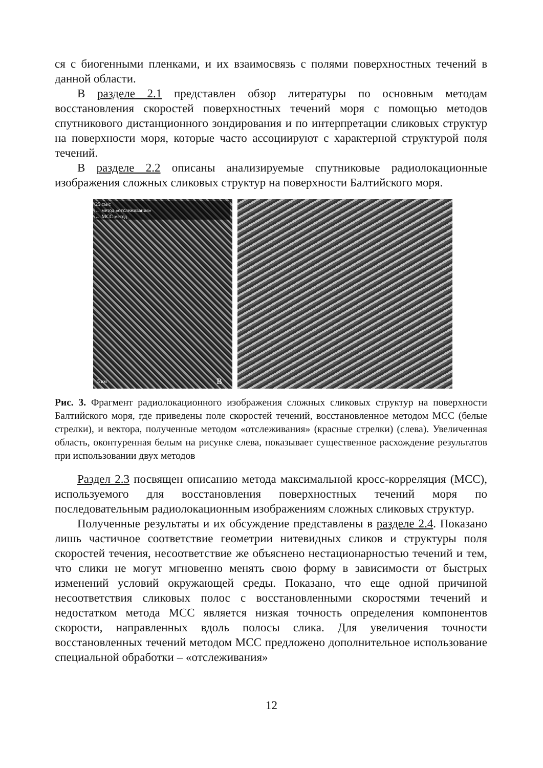ся с биогенными пленками, и их взаимосвязь с полями поверхностных течений в данной области.
В разделе 2.1 представлен обзор литературы по основным методам восстановления скоростей поверхностных течений моря с помощью методов спутникового дистанционного зондирования и по интерпретации сликовых структур на поверхности моря, которые часто ассоциируют с характерной структурой поля течений.
В разделе 2.2 описаны анализируемые спутниковые радиолокационные изображения сложных сликовых структур на поверхности Балтийского моря.
25 см/с
← метод «отслеживания»
← МСС метод
5 км B
Рис. 3. Фрагмент радиолокационного изображения сложных сликовых структур на поверхности Балтийского моря, где приведены поле скоростей течений, восстановленное методом МСС (белые стрелки), и вектора, полученные методом «отслеживания» (красные стрелки) (слева). Увеличенная область, оконтуренная белым на рисунке слева, показывает существенное расхождение результатов при использовании двух методов
Раздел 2.3 посвящен описанию метода максимальной кросс-корреляция (МСС), используемого для восстановления поверхностных течений моря по последовательным радиолокационным изображениям сложных сликовых структур.
Полученные результаты и их обсуждение представлены в разделе 2.4. Показано лишь частичное соответствие геометрии нитевидных сликов и структуры поля скоростей течения, несоответствие же объяснено нестационарностью течений и тем, что слики не могут мгновенно менять свою форму в зависимости от быстрых изменений условий окружающей среды. Показано, что еще одной причиной несоответствия сликовых полос с восстановленными скоростями течений и недостатком метода МСС является низкая точность определения компонентов скорости, направленных вдоль полосы слика. Для увеличения точности восстановленных течений методом МСС предложено дополнительное использование специальной обработки – «отслеживания»
12